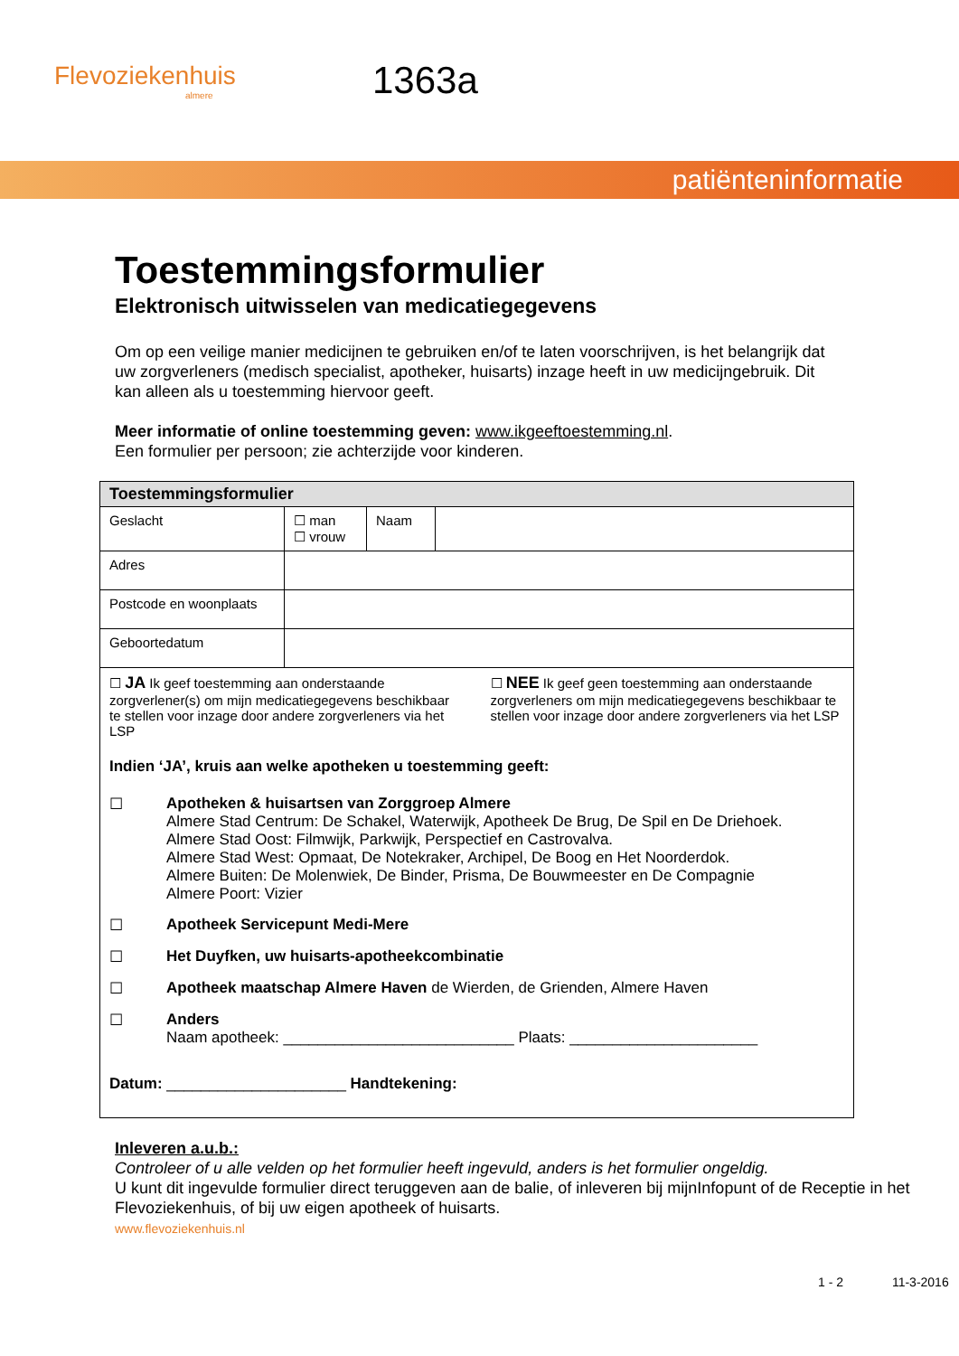Flevoziekenhuis
almere
1363a
patiënteninformatie
Toestemmingsformulier
Elektronisch uitwisselen van medicatiegegevens
Om op een veilige manier medicijnen te gebruiken en/of te laten voorschrijven, is het belangrijk dat uw zorgverleners (medisch specialist, apotheker, huisarts) inzage heeft in uw medicijngebruik. Dit kan alleen als u toestemming hiervoor geeft.
Meer informatie of online toestemming geven: www.ikgeeftoestemming.nl.
Een formulier per persoon; zie achterzijde voor kinderen.
| Toestemmingsformulier | | | |
| --- | --- | --- | --- |
| Geslacht | ☐ man ☐ vrouw | Naam | |
| Adres | | | |
| Postcode en woonplaats | | | |
| Geboortedatum | | | |
| ☐ JA Ik geef toestemming aan onderstaande zorgverlener(s) om mijn medicatiegegevens beschikbaar te stellen voor inzage door andere zorgverleners via het LSP ☐ NEE Ik geef geen toestemming aan onderstaande zorgverleners om mijn medicatiegegevens beschikbaar te stellen voor inzage door andere zorgverleners via het LSP Indien ‘JA’, kruis aan welke apotheken u toestemming geeft: ☐ Apotheken & huisartsen van Zorggroep Almere Almere Stad Centrum: De Schakel, Waterwijk, Apotheek De Brug, De Spil en De Driehoek. Almere Stad Oost: Filmwijk, Parkwijk, Perspectief en Castrovalva. Almere Stad West: Opmaat, De Notekraker, Archipel, De Boog en Het Noorderdok. Almere Buiten: De Molenwiek, De Binder, Prisma, De Bouwmeester en De Compagnie Almere Poort: Vizier ☐ Apotheek Servicepunt Medi-Mere ☐ Het Duyfken, uw huisarts-apotheekcombinatie ☐ Apotheek maatschap Almere Haven de Wierden, de Grienden, Almere Haven ☐ Anders Naam apotheek: ___________________________ Plaats: ______________________ Datum: _____________________ Handtekening: | | | |
Inleveren a.u.b.:
Controleer of u alle velden op het formulier heeft ingevuld, anders is het formulier ongeldig.
U kunt dit ingevulde formulier direct teruggeven aan de balie, of inleveren bij mijnInfopunt of de Receptie in het Flevoziekenhuis, of bij uw eigen apotheek of huisarts.
www.flevoziekenhuis.nl
1 - 2 11-3-2016